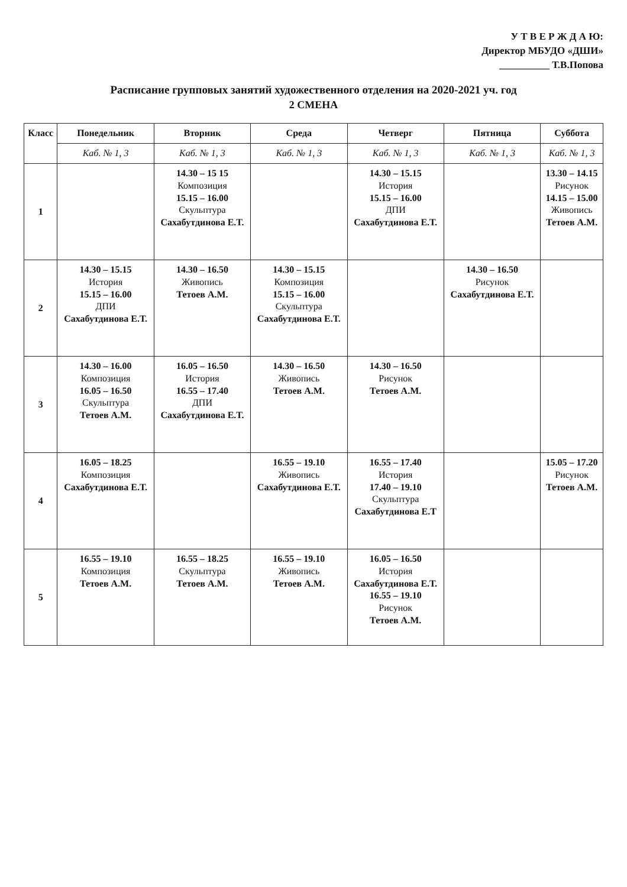У Т В Е Р Ж Д А Ю:
Директор МБУДО «ДШИ»
__________ Т.В.Попова
Расписание групповых занятий художественного отделения на 2020-2021 уч. год
2 СМЕНА
| Класс | Понедельник | Вторник | Среда | Четверг | Пятница | Суббота |
| --- | --- | --- | --- | --- | --- | --- |
| | Каб. № 1, 3 | Каб. № 1, 3 | Каб. № 1, 3 | Каб. № 1, 3 | Каб. № 1, 3 | Каб. № 1, 3 |
| 1 | | 14.30 – 15 15 Композиция 15.15 – 16.00 Скульптура Сахабутдинова Е.Т. | | 14.30 – 15.15 История 15.15 – 16.00 ДПИ Сахабутдинова Е.Т. | | 13.30 – 14.15 Рисунок 14.15 – 15.00 Живопись Тетоев А.М. |
| 2 | 14.30 – 15.15 История 15.15 – 16.00 ДПИ Сахабутдинова Е.Т. | 14.30 – 16.50 Живопись Тетоев А.М. | 14.30 – 15.15 Композиция 15.15 – 16.00 Скульптура Сахабутдинова Е.Т. | | 14.30 – 16.50 Рисунок Сахабутдинова Е.Т. | |
| 3 | 14.30 – 16.00 Композиция 16.05 – 16.50 Скульптура Тетоев А.М. | 16.05 – 16.50 История 16.55 – 17.40 ДПИ Сахабутдинова Е.Т. | 14.30 – 16.50 Живопись Тетоев А.М. | 14.30 – 16.50 Рисунок Тетоев А.М. | | |
| 4 | 16.05 – 18.25 Композиция Сахабутдинова Е.Т. | | 16.55 – 19.10 Живопись Сахабутдинова Е.Т. | 16.55 – 17.40 История 17.40 – 19.10 Скульптура Сахабутдинова Е.Т | | 15.05 – 17.20 Рисунок Тетоев А.М. |
| 5 | 16.55 – 19.10 Композиция Тетоев А.М. | 16.55 – 18.25 Скульптура Тетоев А.М. | 16.55 – 19.10 Живопись Тетоев А.М. | 16.05 – 16.50 История Сахабутдинова Е.Т. 16.55 – 19.10 Рисунок Тетоев А.М. | | |